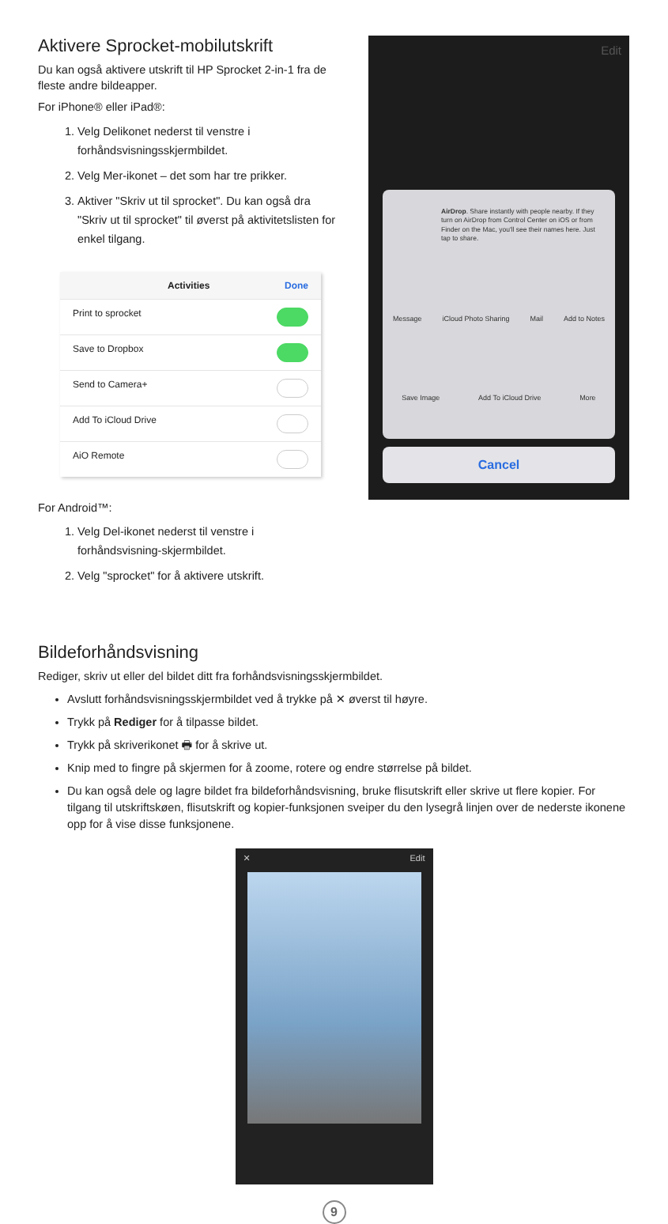Aktivere Sprocket-mobilutskrift
Du kan også aktivere utskrift til HP Sprocket 2-in-1 fra de fleste andre bildeapper.
For iPhone® eller iPad®:
1. Velg Delikonet nederst til venstre i forhåndsvisningsskjermbildet.
2. Velg Mer-ikonet – det som har tre prikker.
3. Aktiver "Skriv ut til sprocket". Du kan også dra "Skriv ut til sprocket" til øverst på aktivitetslisten for enkel tilgang.
Activities Done
Print to sprocket
Save to Dropbox
Send to Camera+
Add To iCloud Drive
AiO Remote
For Android™:
1. Velg Del-ikonet nederst til venstre i forhåndsvisning-skjermbildet.
2. Velg "sprocket" for å aktivere utskrift.
Edit
AirDrop. Share instantly with people nearby. If they turn on AirDrop from Control Center on iOS or from Finder on the Mac, you'll see their names here. Just tap to share.
Message iCloud Photo Sharing Mail Add to Notes
Save Image Add To iCloud Drive More
Cancel
Bildeforhåndsvisning
Rediger, skriv ut eller del bildet ditt fra forhåndsvisningsskjermbildet.
Avslutt forhåndsvisningsskjermbildet ved å trykke på ✕ øverst til høyre.
Trykk på Rediger for å tilpasse bildet.
Trykk på skriverikonet 🖶 for å skrive ut.
Knip med to fingre på skjermen for å zoome, rotere og endre størrelse på bildet.
Du kan også dele og lagre bildet fra bildeforhåndsvisning, bruke flisutskrift eller skrive ut flere kopier. For tilgang til utskriftskøen, flisutskrift og kopier-funksjonen sveiper du den lysegrå linjen over de nederste ikonene opp for å vise disse funksjonene.
✕ Edit
9